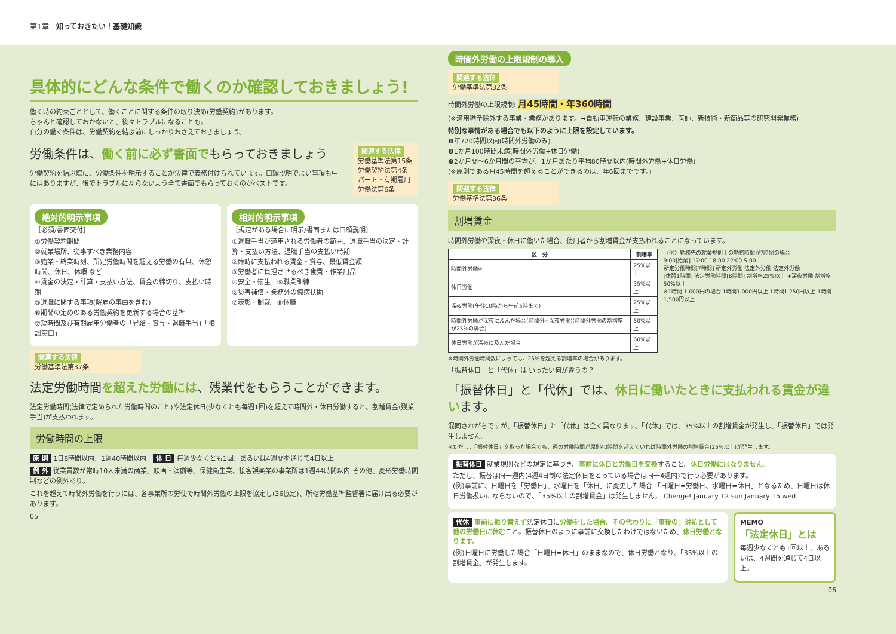第1章　知っておきたい！基礎知識
具体的にどんな条件で働くのか確認しておきましょう!
働く時の約束ごととして、働くことに関する条件の取り決め(労働契約)があります。
ちゃんと確認しておかないと、後々トラブルになることも。
自分の働く条件は、労働契約を結ぶ前にしっかりおさえておきましょう。
労働条件は、働く前に必ず書面でもらっておきましょう
労働契約を結ぶ際に、労働条件を明示することが法律で義務付けられています。口頭説明でよい事項も中にはありますが、後でトラブルにならないよう全て書面でもらっておくのがベストです。
関連する法律
労働基準法第15条
労働契約法第4条
パート・有期雇用労働法第6条
絶対的明示事項
［必須/書面交付］
①労働契約期間
②就業場所、従事すべき業務内容
③始業・終業時刻、所定労働時間を超える労働の有無、休憩時間、休日、休暇 など
④賃金の決定・計算・支払い方法、賃金の締切り、支払い時期
⑤退職に関する事項(解雇の事由を含む)
⑥期間の定めのある労働契約を更新する場合の基準
⑦短時間及び有期雇用労働者の「昇給・賞与・退職手当」「相談窓口」
相対的明示事項
［規定がある場合に明示/書面または口頭説明］
①退職手当が適用される労働者の範囲、退職手当の決定・計算・支払い方法、退職手当の支払い時期
②臨時に支払われる賃金・賞与、最低賃金額
③労働者に負担させるべき食費・作業用品
④安全・衛生　⑤職業訓練
⑥災害補償・業務外の傷病扶助
⑦表彰・制裁　⑧休職
関連する法律
労働基準法第37条
法定労働時間を超えた労働には、残業代をもらうことができます。
法定労働時間(法律で定められた労働時間のこと)や法定休日(少なくとも毎週1回)を超えて時間外・休日労働すると、割増賃金(残業手当)が支払われます。
労働時間の上限
原 則 1日8時間以内、1週40時間以内　休 日 毎週少なくとも1回、あるいは4週間を通じて4日以上
例 外 従業員数が常時10人未満の商業、映画・演劇等、保健衛生業、接客娯楽業の事業所は1週44時間以内 その他、変形労働時間制などの例外あり。
これを超えて時間外労働を行うには、各事業所の労使で時間外労働の上限を協定し(36協定)、所轄労働基準監督署に届け出る必要があります。
05
時間外労働の上限規制の導入
関連する法律
労働基準法第32条
時間外労働の上限規制: 月45時間・年360時間
(※適用猶予除外する事業・業務があります。→自動車運転の業務、建設事業、医師、新技術・新商品等の研究開発業務)
特別な事情がある場合でも以下のように上限を設定しています。
❶年720時間以内(時間外労働のみ)
❷1か月100時間未満(時間外労働+休日労働)
❸2か月間〜6か月間の平均が、1か月あたり平均80時間以内(時間外労働+休日労働)
(※原則である月45時間を超えることができるのは、年6回までです。)
関連する法律
労働基準法第36条
割増賃金
時間外労働や深夜・休日に働いた場合、使用者から割増賃金が支払われることになっています。
| 区 分 | 割増率 |
| --- | --- |
| 時間外労働※ | 25%以上 |
| 休日労働 | 35%以上 |
| 深夜労働(午後10時から午前5時まで) | 25%以上 |
| 時間外労働が深夜に及んだ場合(時間外+深夜労働)(時間外労働の割増率が25%の場合) | 50%以上 |
| 休日労働が深夜に及んだ場合 | 60%以上 |
〈例〉勤務先の就業規則上の勤務時間が7時間の場合
9:00[始業] 17:00 18:00 22:00 5:00
所定労働時間[7時間] 所定外労働 法定外労働 法定外労働
[休憩1時間] 法定労働時間[8時間] 割増率25%以上 +深夜労働 割増率50%以上
※1時間 1,000円の場合 1時間1,000円以上 1時間1,250円以上 1時間1,500円以上
※時間外労働時間数によっては、25%を超える割増率の場合があります。
「振替休日」と「代休」は いったい何が違うの？
「振替休日」と「代休」では、休日に働いたときに支払われる賃金が違います。
混同されがちですが、「振替休日」と「代休」は全く異なります。「代休」では、35%以上の割増賃金が発生し、「振替休日」では発生しません。
※ただし、「振替休日」を取った場合でも、週の労働時間が原則40時間を超えていれば時間外労働の割増賃金(25%以上)が発生します。
振替休日 就業規則などの規定に基づき、事前に休日と労働日を交換すること。休日労働にはなりません。
ただし、振替は同一週内(4週4日制の法定休日をとっている場合は同一4週内)で行う必要があります。
(例)事前に、日曜日を「労働日」、水曜日を「休日」に変更した場合 「日曜日=労働日、水曜日=休日」となるため、日曜日は休日労働扱いにならないので、「35%以上の割増賃金」は発生しません。 Chenge! January 12 sun January 15 wed
代休 事前に振り替えず法定休日に労働をした場合、その代わりに「事後の」対処として他の労働日に休むこと。振替休日のように事前に交換したわけではないため、休日労働となります。
(例)日曜日に労働した場合「日曜日=休日」のままなので、休日労働となり、「35%以上の割増賃金」が発生します。
MEMO
「法定休日」とは
毎週少なくとも1回以上、あるいは、4週間を通じて4日以上。
06